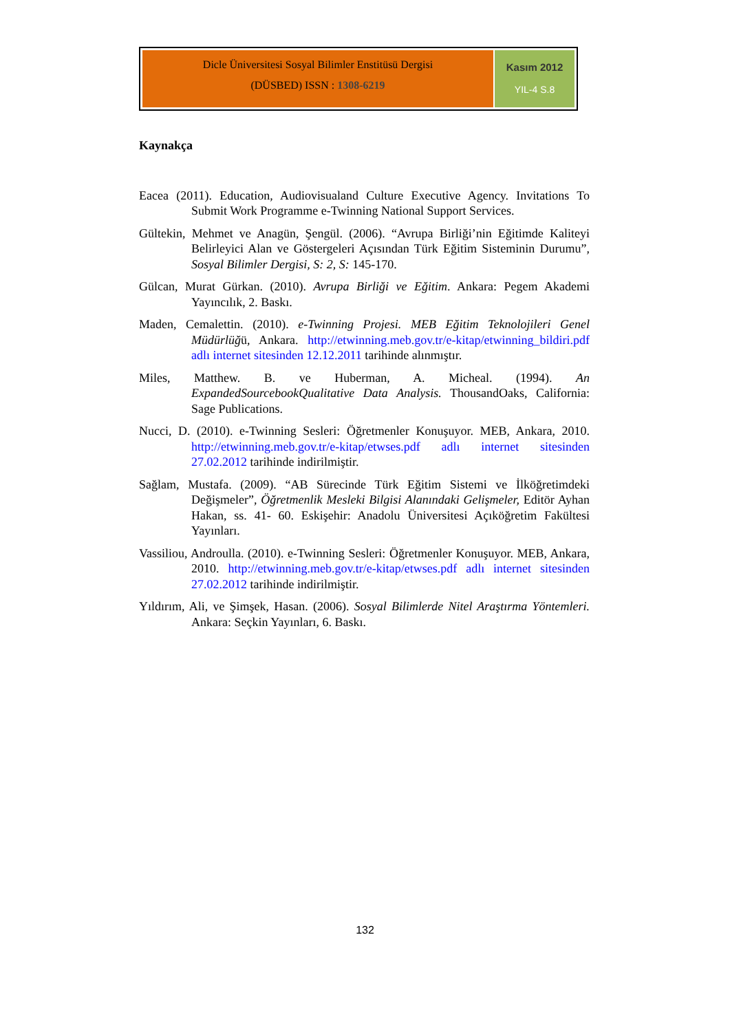Dicle Üniversitesi Sosyal Bilimler Enstitüsü Dergisi
(DÜSBED) ISSN : 1308-6219
Kasım 2012
YIL-4 S.8
Kaynakça
Eacea (2011). Education, Audiovisualand Culture Executive Agency. Invitations To Submit Work Programme e-Twinning National Support Services.
Gültekin, Mehmet ve Anagün, Şengül. (2006). “Avrupa Birliği’nin Eğitimde Kaliteyi Belirleyici Alan ve Göstergeleri Açısından Türk Eğitim Sisteminin Durumu”, Sosyal Bilimler Dergisi, S: 2, S: 145-170.
Gülcan, Murat Gürkan. (2010). Avrupa Birliği ve Eğitim. Ankara: Pegem Akademi Yayıncılık, 2. Baskı.
Maden, Cemalettin. (2010). e-Twinning Projesi. MEB Eğitim Teknolojileri Genel Müdürlüğü, Ankara. http://etwinning.meb.gov.tr/e-kitap/etwinning_bildiri.pdf adlı internet sitesinden 12.12.2011 tarihinde alınmıştır.
Miles, Matthew. B. ve Huberman, A. Micheal. (1994). An ExpandedSourcebookQualitative Data Analysis. ThousandOaks, California: Sage Publications.
Nucci, D. (2010). e-Twinning Sesleri: Öğretmenler Konuşuyor. MEB, Ankara, 2010. http://etwinning.meb.gov.tr/e-kitap/etwses.pdf adlı internet sitesinden 27.02.2012 tarihinde indirilmiştir.
Sağlam, Mustafa. (2009). “AB Sürecinde Türk Eğitim Sistemi ve İlköğretimdeki Değişmeler”, Öğretmenlik Mesleki Bilgisi Alanındaki Gelişmeler, Editör Ayhan Hakan, ss. 41- 60. Eskişehir: Anadolu Üniversitesi Açıköğretim Fakültesi Yayınları.
Vassiliou, Androulla. (2010). e-Twinning Sesleri: Öğretmenler Konuşuyor. MEB, Ankara, 2010. http://etwinning.meb.gov.tr/e-kitap/etwses.pdf adlı internet sitesinden 27.02.2012 tarihinde indirilmiştir.
Yıldırım, Ali, ve Şimşek, Hasan. (2006). Sosyal Bilimlerde Nitel Araştırma Yöntemleri. Ankara: Seçkin Yayınları, 6. Baskı.
132